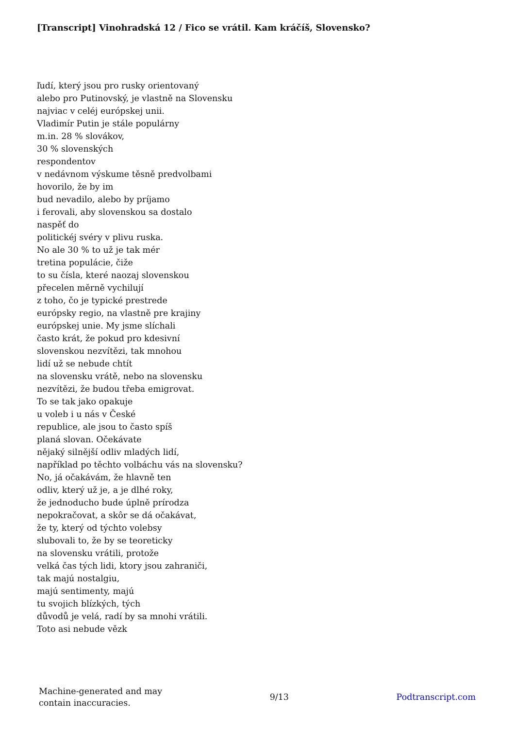[Transcript] Vinohradská 12 / Fico se vrátil. Kam kráčíš, Slovensko?
ľudí, který jsou pro rusky orientovaný
alebo pro Putinovský, je vlastně na Slovensku
najviac v celéj európskej unii.
Vladimír Putin je stále populárny
m.in. 28 % slovákov,
30 % slovenských
respondentov
v nedávnom výskume těsně predvolbami
hovorilo, že by im
bud nevadilo, alebo by príjamo
i ferovali, aby slovenskou sa dostalo
naspěť do
politickéj svéry v plivu ruska.
No ale 30 % to už je tak mér
tretina populácie, čiže
to su čísla, které naozaj slovenskou
přecelen měrně vychilují
z toho, čo je typické prestrede
európsky regio, na vlastně pre krajiny
európskej unie. My jsme slíchali
často krát, že pokud pro kdesivní
slovenskou nezvítězi, tak mnohou
lidí už se nebude chtít
na slovensku vrátě, nebo na slovensku
nezvítězi, že budou třeba emigrovat.
To se tak jako opakuje
u voleb i u nás v České
republice, ale jsou to často spíš
planá slovan. Očekávate
nějaký silnější odliv mladých lidí,
například po těchto volbáchu vás na slovensku?
No, já očakávám, že hlavně ten
odliv, který už je, a je dlhé roky,
že jednoducho bude úplně prírodza
nepokračovat, a skôr se dá očakávat,
že ty, který od týchto volebsy
slubovali to, že by se teoreticky
na slovensku vrátili, protože
velká čas tých lidi, ktory jsou zahraniči,
tak majú nostalgiu,
majú sentimenty, majú
tu svojich blízkých, tých
důvodů je velá, radí by sa mnohi vrátili.
Toto asi nebude vězk
Machine-generated and may
contain inaccuracies.
9/13 Podtranscript.com